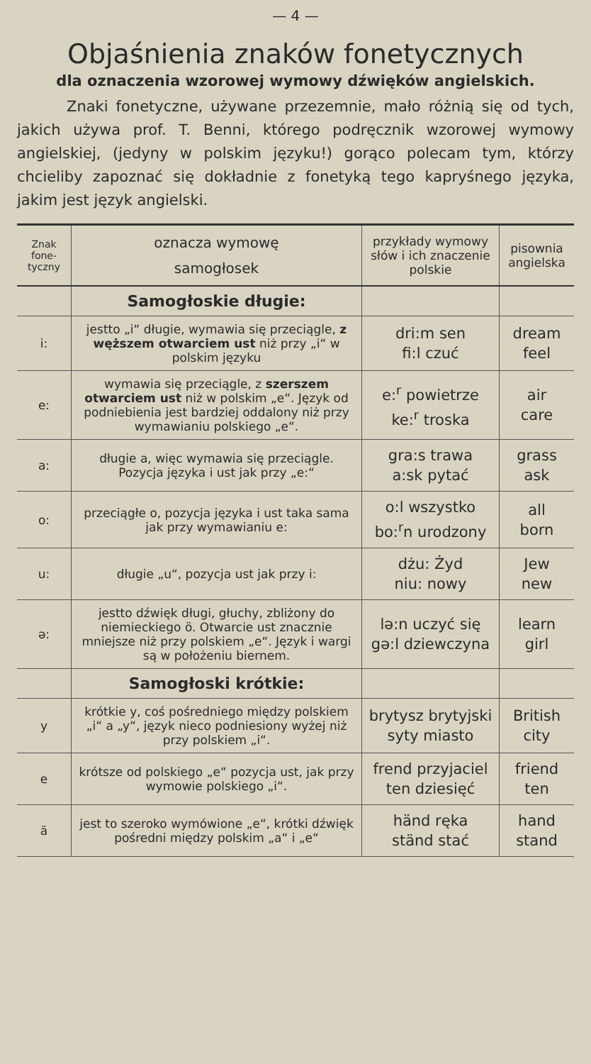— 4 —
Objaśnienia znaków fonetycznych
dla oznaczenia wzorowej wymowy dźwięków angielskich.
Znaki fonetyczne, używane przezemnie, mało różnią się od tych, jakich używa prof. T. Benni, którego podręcznik wzorowej wymowy angielskiej, (jedyny w polskim języku!) gorąco polecam tym, którzy chcieliby zapoznać się dokładnie z fonetyką tego kapryśnego języka, jakim jest język angielski.
| Znak fone-tyczny | oznacza wymowę samogłosek | przykłady wymowy słów i ich znaczenie polskie | pisownia angielska |
| --- | --- | --- | --- |
| | Samogłoskie długie: | | |
| i: | jestto „i“ długie, wymawia się przeciągle, z węższem otwarciem ust niż przy „i“ w polskim języku | dri:m sen fi:l czuć | dream feel |
| e: | wymawia się przeciągle, z szerszem otwarciem ust niż w polskim „e“. Język od podniebienia jest bardziej oddalony niż przy wymawianiu polskiego „e“. | e:<sup>r</sup> powietrze ke:<sup>r</sup> troska | air care |
| a: | długie a, więc wymawia się przeciągle. Pozycja języka i ust jak przy „e:“ | gra:s trawa a:sk pytać | grass ask |
| o: | przeciągłe o, pozycja języka i ust taka sama jak przy wymawianiu e: | o:l wszystko bo:<sup>r</sup>n urodzony | all born |
| u: | długie „u“, pozycja ust jak przy i: | dżu: Żyd niu: nowy | Jew new |
| ə: | jestto dźwięk długi, głuchy, zbliżony do niemieckiego ö. Otwarcie ust znacznie mniejsze niż przy polskiem „e“. Język i wargi są w położeniu biernem. | lə:n uczyć się gə:l dziewczyna | learn girl |
| | Samogłoski krótkie: | | |
| y | krótkie y, coś pośredniego między polskiem „i“ a „y“, język nieco podniesiony wyżej niż przy polskiem „i“. | brytysz brytyjski syty miasto | British city |
| e | krótsze od polskiego „e“ pozycja ust, jak przy wymowie polskiego „i“. | frend przyjaciel ten dziesięć | friend ten |
| ä | jest to szeroko wymówione „e“, krótki dźwięk pośredni między polskim „a“ i „e“ | händ ręka ständ stać | hand stand |